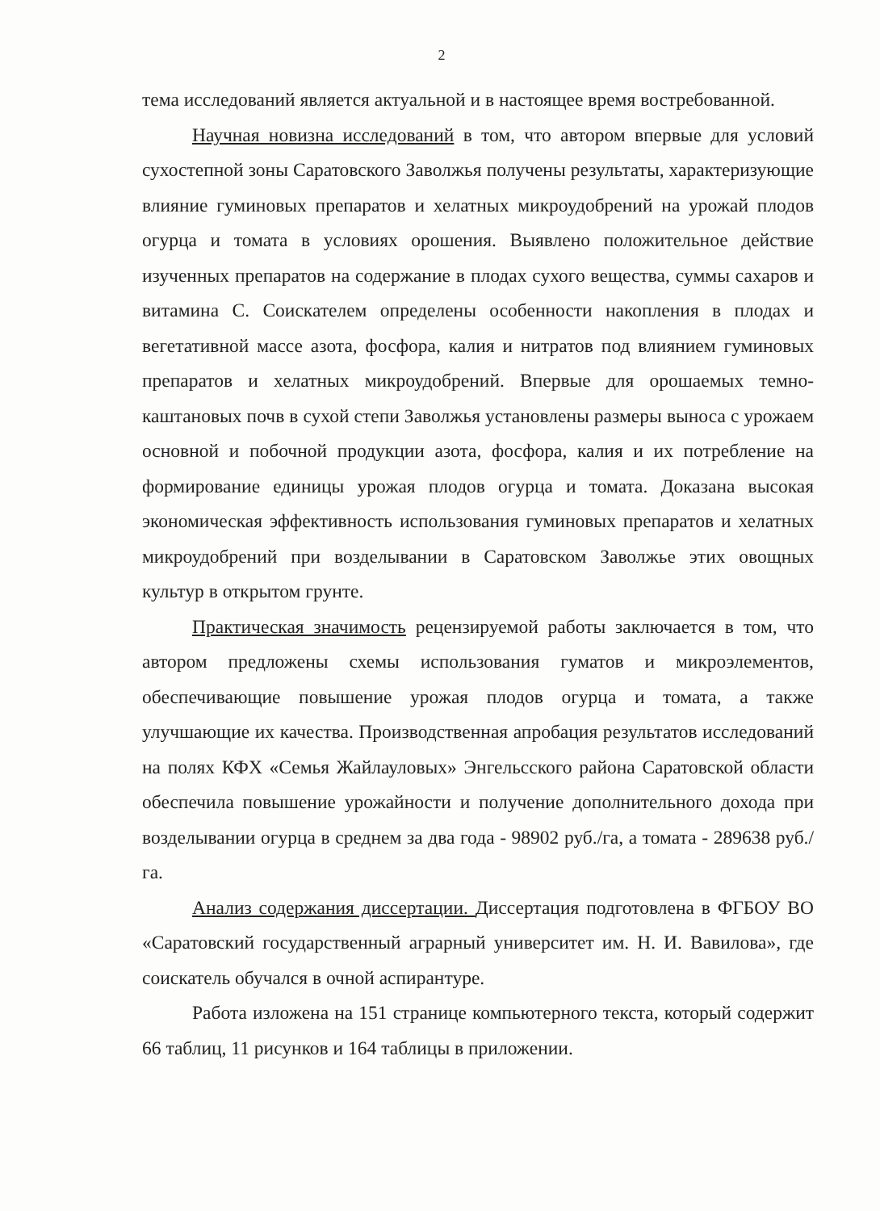2
тема исследований является актуальной и в настоящее время востребованной.
Научная новизна исследований в том, что автором впервые для условий сухостепной зоны Саратовского Заволжья получены результаты, характеризующие влияние гуминовых препаратов и хелатных микроудобрений на урожай плодов огурца и томата в условиях орошения. Выявлено положительное действие изученных препаратов на содержание в плодах сухого вещества, суммы сахаров и витамина С. Соискателем определены особенности накопления в плодах и вегетативной массе азота, фосфора, калия и нитратов под влиянием гуминовых препаратов и хелатных микроудобрений. Впервые для орошаемых темно-каштановых почв в сухой степи Заволжья установлены размеры выноса с урожаем основной и побочной продукции азота, фосфора, калия и их потребление на формирование единицы урожая плодов огурца и томата. Доказана высокая экономическая эффективность использования гуминовых препаратов и хелатных микроудобрений при возделывании в Саратовском Заволжье этих овощных культур в открытом грунте.
Практическая значимость рецензируемой работы заключается в том, что автором предложены схемы использования гуматов и микроэлементов, обеспечивающие повышение урожая плодов огурца и томата, а также улучшающие их качества. Производственная апробация результатов исследований на полях КФХ «Семья Жайлауловых» Энгельсского района Саратовской области обеспечила повышение урожайности и получение дополнительного дохода при возделывании огурца в среднем за два года - 98902 руб./га, а томата - 289638 руб./га.
Анализ содержания диссертации. Диссертация подготовлена в ФГБОУ ВО «Саратовский государственный аграрный университет им. Н. И. Вавилова», где соискатель обучался в очной аспирантуре.
Работа изложена на 151 странице компьютерного текста, который содержит 66 таблиц, 11 рисунков и 164 таблицы в приложении.